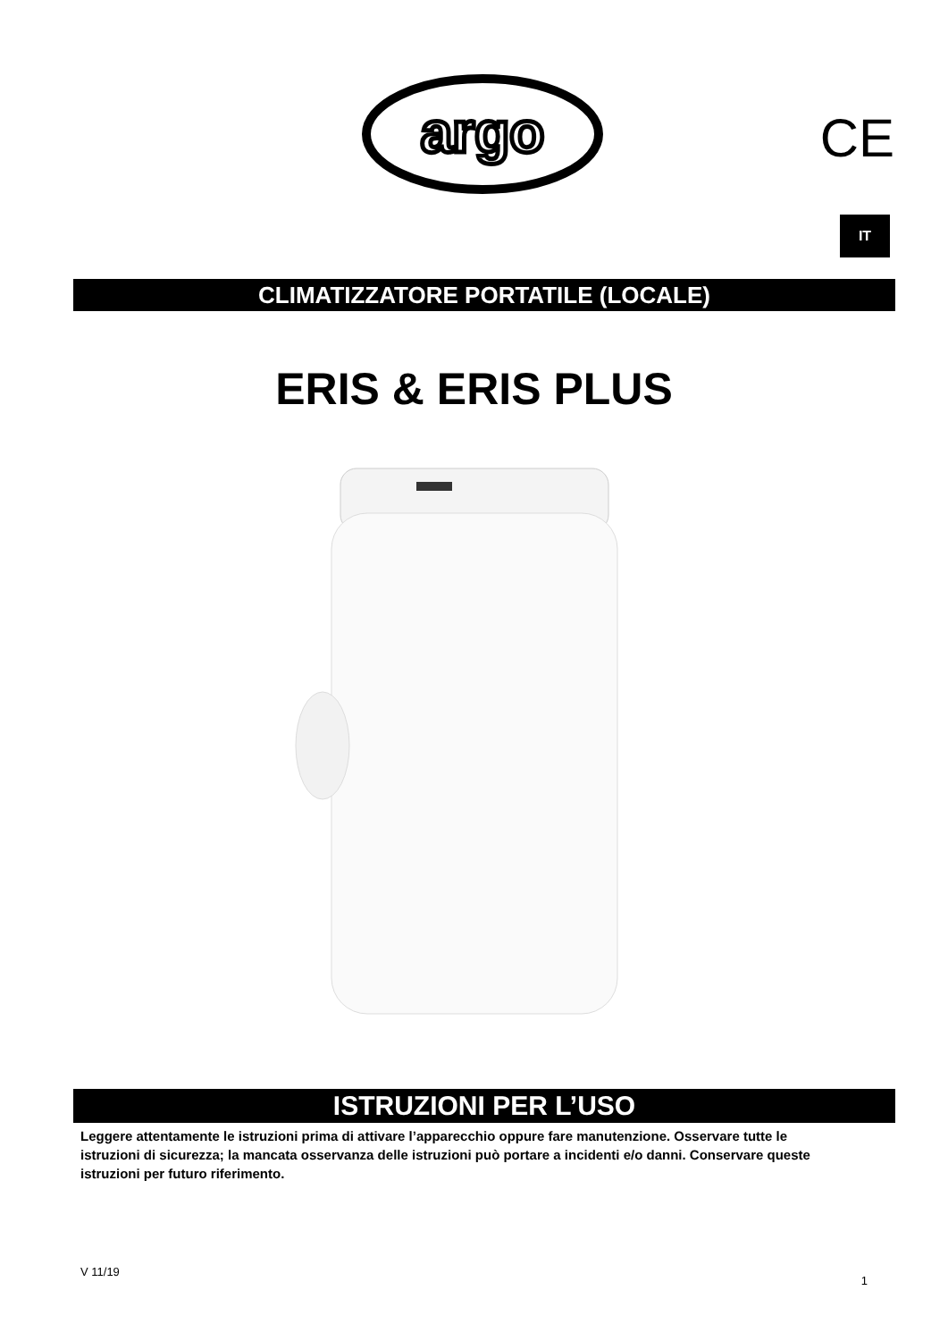argo
CE
IT
CLIMATIZZATORE PORTATILE (LOCALE)
ERIS & ERIS PLUS
ISTRUZIONI PER L’USO
Leggere attentamente le istruzioni prima di attivare l’apparecchio oppure fare manutenzione. Osservare tutte le istruzioni di sicurezza; la mancata osservanza delle istruzioni può portare a incidenti e/o danni. Conservare queste istruzioni per futuro riferimento.
V 11/19 1